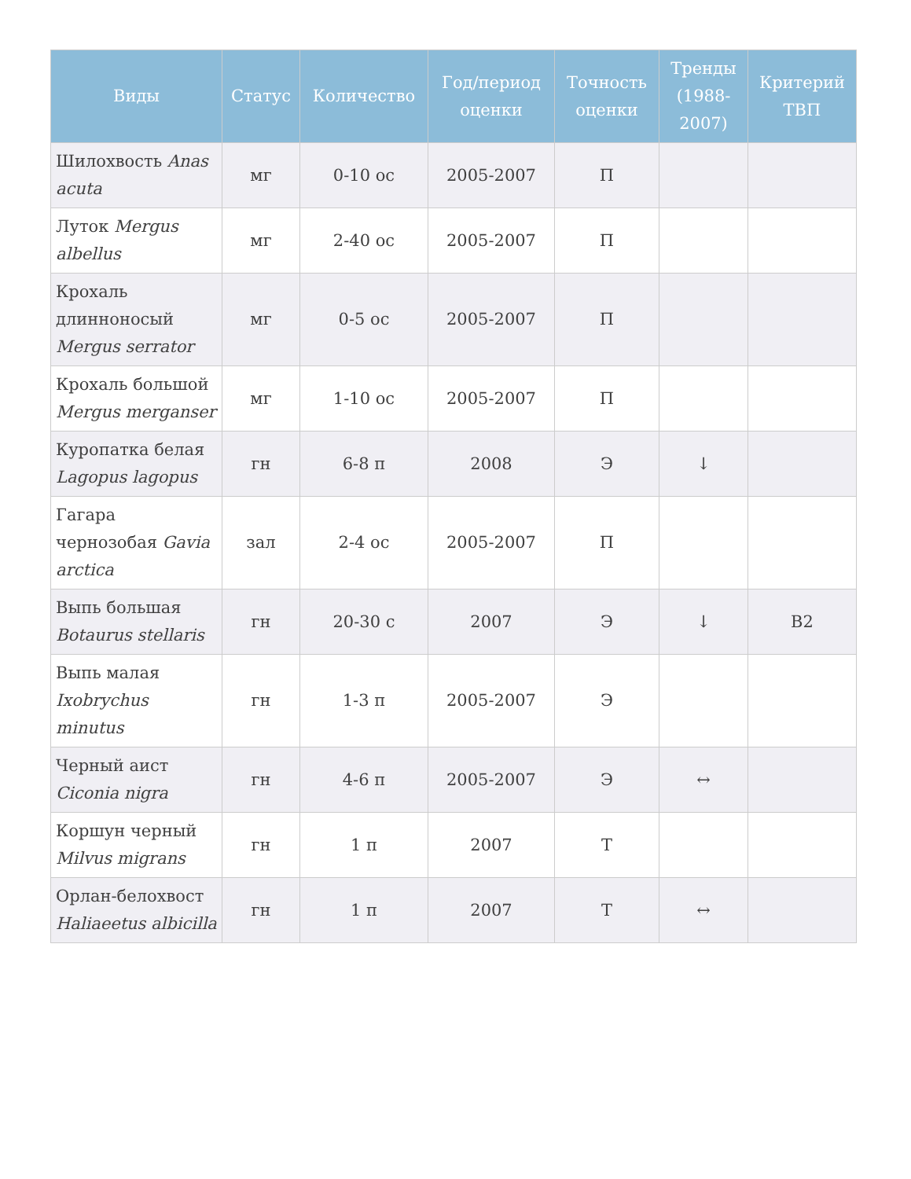| Виды | Статус | Количество | Год/период оценки | Точность оценки | Тренды (1988-2007) | Критерий ТВП |
| --- | --- | --- | --- | --- | --- | --- |
| Шилохвость Anas acuta | мг | 0-10 ос | 2005-2007 | П | | |
| Луток Mergus albellus | мг | 2-40 ос | 2005-2007 | П | | |
| Крохаль длинноносый Mergus serrator | мг | 0-5 ос | 2005-2007 | П | | |
| Крохаль большой Mergus merganser | мг | 1-10 ос | 2005-2007 | П | | |
| Куропатка белая Lagopus lagopus | гн | 6-8 п | 2008 | Э | ↓ | |
| Гагара чернозобая Gavia arctica | зал | 2-4 ос | 2005-2007 | П | | |
| Выпь большая Botaurus stellaris | гн | 20-30 с | 2007 | Э | ↓ | B2 |
| Выпь малая Ixobrychus minutus | гн | 1-3 п | 2005-2007 | Э | | |
| Черный аист Ciconia nigra | гн | 4-6 п | 2005-2007 | Э | ↔ | |
| Коршун черный Milvus migrans | гн | 1 п | 2007 | Т | | |
| Орлан-белохвост Haliaeetus albicilla | гн | 1 п | 2007 | Т | ↔ | |